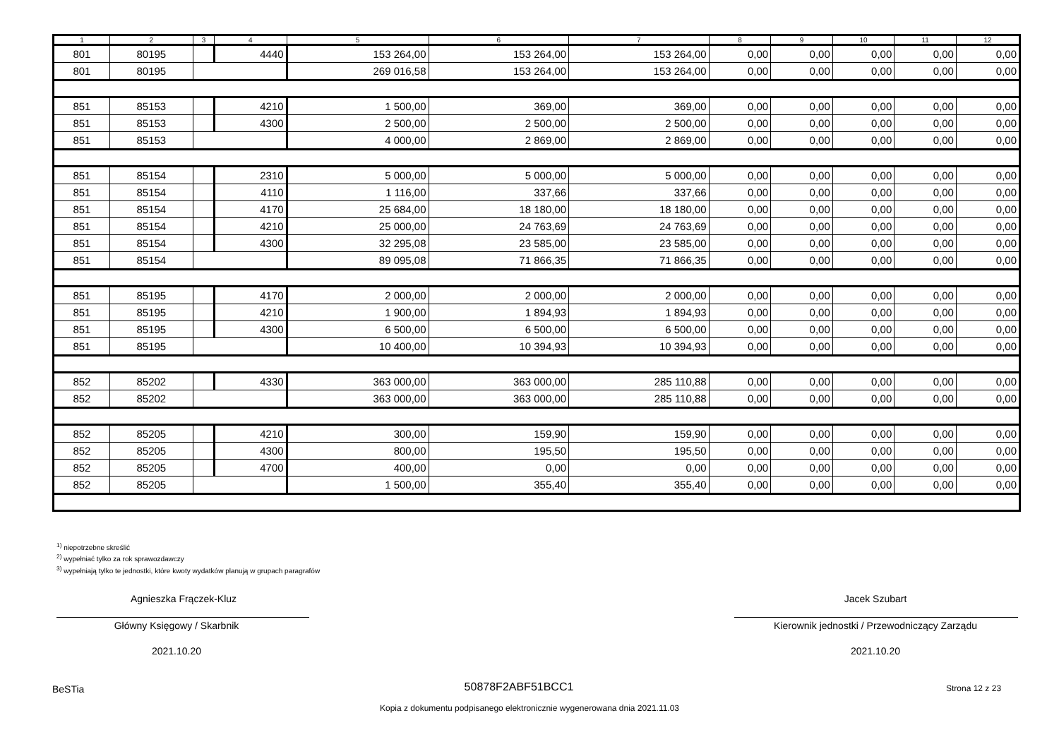| 1 | 2 | 3 | 4 | 5 | 6 | 7 | 8 | 9 | 10 | 11 | 12 |
| --- | --- | --- | --- | --- | --- | --- | --- | --- | --- | --- | --- |
| 801 | 80195 | | 4440 | 153 264,00 | 153 264,00 | 153 264,00 | 0,00 | 0,00 | 0,00 | 0,00 | 0,00 |
| 801 | 80195 | | | 269 016,58 | 153 264,00 | 153 264,00 | 0,00 | 0,00 | 0,00 | 0,00 | 0,00 |
| 851 | 85153 | | 4210 | 1 500,00 | 369,00 | 369,00 | 0,00 | 0,00 | 0,00 | 0,00 | 0,00 |
| 851 | 85153 | | 4300 | 2 500,00 | 2 500,00 | 2 500,00 | 0,00 | 0,00 | 0,00 | 0,00 | 0,00 |
| 851 | 85153 | | | 4 000,00 | 2 869,00 | 2 869,00 | 0,00 | 0,00 | 0,00 | 0,00 | 0,00 |
| 851 | 85154 | | 2310 | 5 000,00 | 5 000,00 | 5 000,00 | 0,00 | 0,00 | 0,00 | 0,00 | 0,00 |
| 851 | 85154 | | 4110 | 1 116,00 | 337,66 | 337,66 | 0,00 | 0,00 | 0,00 | 0,00 | 0,00 |
| 851 | 85154 | | 4170 | 25 684,00 | 18 180,00 | 18 180,00 | 0,00 | 0,00 | 0,00 | 0,00 | 0,00 |
| 851 | 85154 | | 4210 | 25 000,00 | 24 763,69 | 24 763,69 | 0,00 | 0,00 | 0,00 | 0,00 | 0,00 |
| 851 | 85154 | | 4300 | 32 295,08 | 23 585,00 | 23 585,00 | 0,00 | 0,00 | 0,00 | 0,00 | 0,00 |
| 851 | 85154 | | | 89 095,08 | 71 866,35 | 71 866,35 | 0,00 | 0,00 | 0,00 | 0,00 | 0,00 |
| 851 | 85195 | | 4170 | 2 000,00 | 2 000,00 | 2 000,00 | 0,00 | 0,00 | 0,00 | 0,00 | 0,00 |
| 851 | 85195 | | 4210 | 1 900,00 | 1 894,93 | 1 894,93 | 0,00 | 0,00 | 0,00 | 0,00 | 0,00 |
| 851 | 85195 | | 4300 | 6 500,00 | 6 500,00 | 6 500,00 | 0,00 | 0,00 | 0,00 | 0,00 | 0,00 |
| 851 | 85195 | | | 10 400,00 | 10 394,93 | 10 394,93 | 0,00 | 0,00 | 0,00 | 0,00 | 0,00 |
| 852 | 85202 | | 4330 | 363 000,00 | 363 000,00 | 285 110,88 | 0,00 | 0,00 | 0,00 | 0,00 | 0,00 |
| 852 | 85202 | | | 363 000,00 | 363 000,00 | 285 110,88 | 0,00 | 0,00 | 0,00 | 0,00 | 0,00 |
| 852 | 85205 | | 4210 | 300,00 | 159,90 | 159,90 | 0,00 | 0,00 | 0,00 | 0,00 | 0,00 |
| 852 | 85205 | | 4300 | 800,00 | 195,50 | 195,50 | 0,00 | 0,00 | 0,00 | 0,00 | 0,00 |
| 852 | 85205 | | 4700 | 400,00 | 0,00 | 0,00 | 0,00 | 0,00 | 0,00 | 0,00 | 0,00 |
| 852 | 85205 | | | 1 500,00 | 355,40 | 355,40 | 0,00 | 0,00 | 0,00 | 0,00 | 0,00 |
<sup>1)</sup> niepotrzebne skreślić
<sup>2)</sup> wypełniać tylko za rok sprawozdawczy
<sup>3)</sup> wypełniają tylko te jednostki, które kwoty wydatków planują w grupach paragrafów
Agnieszka Frączek-Kluz Jacek Szubart
Główny Księgowy / Skarbnik Kierownik jednostki / Przewodniczący Zarządu
2021.10.20 2021.10.20
BeSTia 50878F2ABF51BCC1 Strona 12 z 23
Kopia z dokumentu podpisanego elektronicznie wygenerowana dnia 2021.11.03